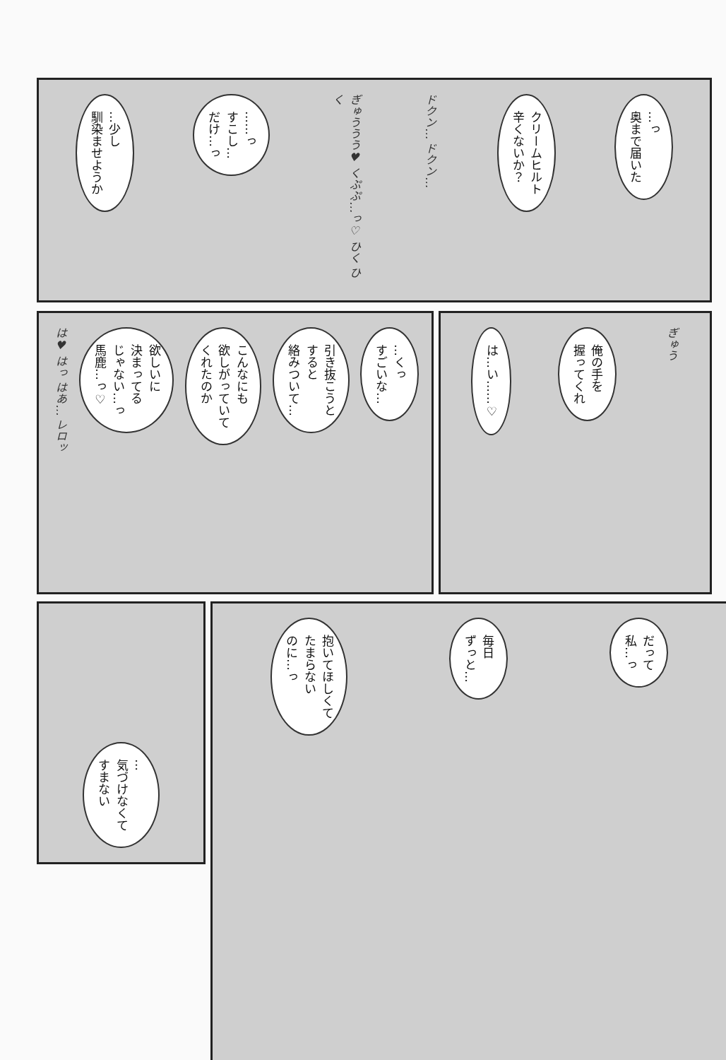…っ
奥まで届いた
クリームヒルト
辛くないか？
ドクン… ドクン…
ぎゅううう♥ くぷぷ…っ♡ ひく ひく
……っ
すこし…
だけ…っ
…少し
馴染ませようか
…くっ
すごいな…
引き抜こうと
すると
絡みついて…
こんなにも
欲しがっていて
くれたのか
欲しいに
決まってる
じゃない…っ
馬鹿…っ♡
は♥ はっ はあ… レロッ
ぎゅう
俺の手を
握ってくれ
は…い……♡
…
気づけなくて
すまない
だって
私…っ
毎日
ずっと…
抱いてほしくて
たまらない
のに…っ